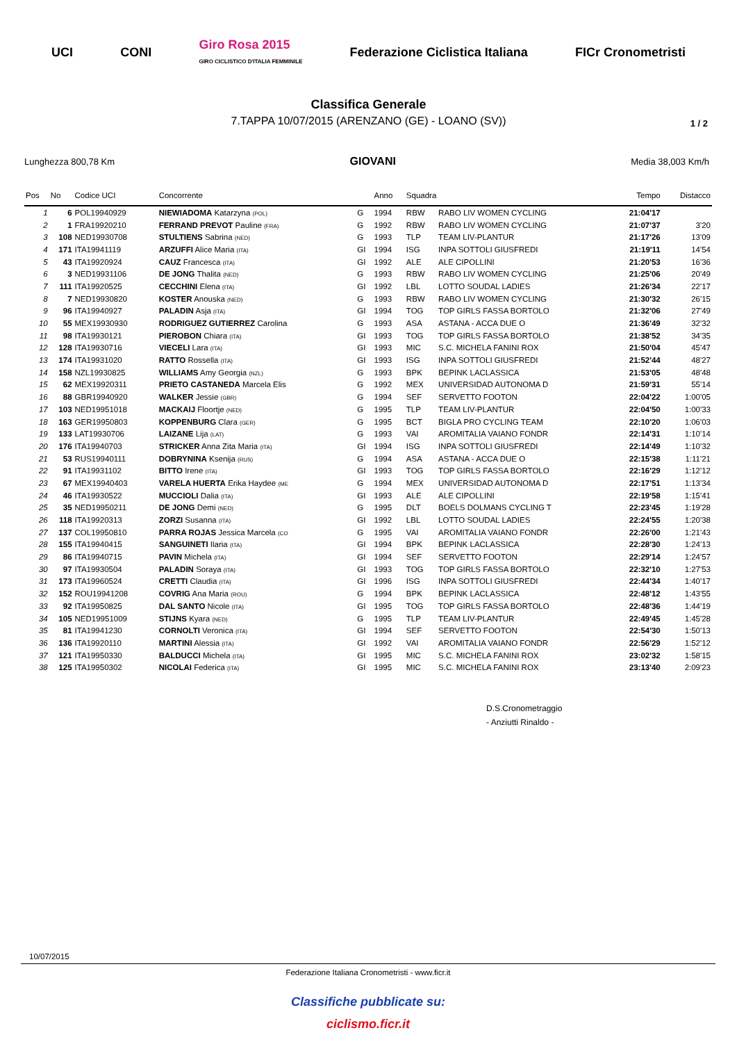UCI CONI Giro Rosa 2015
GIRO CICLISTICO D'ITALIA FEMMINILE Federazione Ciclistica Italiana FICr Cronometristi
Classifica Generale
7.TAPPA 10/07/2015 (ARENZANO (GE) - LOANO (SV))
1 / 2
Lunghezza 800,78 Km GIOVANI Media 38,003 Km/h
| Pos | No | Codice UCI | Concorrente | | Anno | Squadra | | Tempo | Distacco |
| --- | --- | --- | --- | --- | --- | --- | --- | --- | --- |
| 1 | 6 | POL19940929 | NIEWIADOMA Katarzyna (POL) | G | 1994 | RBW | RABO LIV WOMEN CYCLING | 21:04'17 | |
| 2 | 1 | FRA19920210 | FERRAND PREVOT Pauline (FRA) | G | 1992 | RBW | RABO LIV WOMEN CYCLING | 21:07'37 | 3'20 |
| 3 | 108 | NED19930708 | STULTIENS Sabrina (NED) | G | 1993 | TLP | TEAM LIV-PLANTUR | 21:17'26 | 13'09 |
| 4 | 171 | ITA19941119 | ARZUFFI Alice Maria (ITA) | GI | 1994 | ISG | INPA SOTTOLI GIUSFREDI | 21:19'11 | 14'54 |
| 5 | 43 | ITA19920924 | CAUZ Francesca (ITA) | GI | 1992 | ALE | ALE CIPOLLINI | 21:20'53 | 16'36 |
| 6 | 3 | NED19931106 | DE JONG Thalita (NED) | G | 1993 | RBW | RABO LIV WOMEN CYCLING | 21:25'06 | 20'49 |
| 7 | 111 | ITA19920525 | CECCHINI Elena (ITA) | GI | 1992 | LBL | LOTTO SOUDAL LADIES | 21:26'34 | 22'17 |
| 8 | 7 | NED19930820 | KOSTER Anouska (NED) | G | 1993 | RBW | RABO LIV WOMEN CYCLING | 21:30'32 | 26'15 |
| 9 | 96 | ITA19940927 | PALADIN Asja (ITA) | GI | 1994 | TOG | TOP GIRLS FASSA BORTOLO | 21:32'06 | 27'49 |
| 10 | 55 | MEX19930930 | RODRIGUEZ GUTIERREZ Carolina | G | 1993 | ASA | ASTANA - ACCA DUE O | 21:36'49 | 32'32 |
| 11 | 98 | ITA19930121 | PIEROBON Chiara (ITA) | GI | 1993 | TOG | TOP GIRLS FASSA BORTOLO | 21:38'52 | 34'35 |
| 12 | 128 | ITA19930716 | VIECELI Lara (ITA) | GI | 1993 | MIC | S.C. MICHELA FANINI ROX | 21:50'04 | 45'47 |
| 13 | 174 | ITA19931020 | RATTO Rossella (ITA) | GI | 1993 | ISG | INPA SOTTOLI GIUSFREDI | 21:52'44 | 48'27 |
| 14 | 158 | NZL19930825 | WILLIAMS Amy Georgia (NZL) | G | 1993 | BPK | BEPINK LACLASSICA | 21:53'05 | 48'48 |
| 15 | 62 | MEX19920311 | PRIETO CASTANEDA Marcela Elis | G | 1992 | MEX | UNIVERSIDAD AUTONOMA D | 21:59'31 | 55'14 |
| 16 | 88 | GBR19940920 | WALKER Jessie (GBR) | G | 1994 | SEF | SERVETTO FOOTON | 22:04'22 | 1:00'05 |
| 17 | 103 | NED19951018 | MACKAIJ Floortje (NED) | G | 1995 | TLP | TEAM LIV-PLANTUR | 22:04'50 | 1:00'33 |
| 18 | 163 | GER19950803 | KOPPENBURG Clara (GER) | G | 1995 | BCT | BIGLA PRO CYCLING TEAM | 22:10'20 | 1:06'03 |
| 19 | 133 | LAT19930706 | LAIZANE Lija (LAT) | G | 1993 | VAI | AROMITALIA VAIANO FONDR | 22:14'31 | 1:10'14 |
| 20 | 176 | ITA19940703 | STRICKER Anna Zita Maria (ITA) | GI | 1994 | ISG | INPA SOTTOLI GIUSFREDI | 22:14'49 | 1:10'32 |
| 21 | 53 | RUS19940111 | DOBRYNINA Ksenija (RUS) | G | 1994 | ASA | ASTANA - ACCA DUE O | 22:15'38 | 1:11'21 |
| 22 | 91 | ITA19931102 | BITTO Irene (ITA) | GI | 1993 | TOG | TOP GIRLS FASSA BORTOLO | 22:16'29 | 1:12'12 |
| 23 | 67 | MEX19940403 | VARELA HUERTA Erika Haydee (ME | G | 1994 | MEX | UNIVERSIDAD AUTONOMA D | 22:17'51 | 1:13'34 |
| 24 | 46 | ITA19930522 | MUCCIOLI Dalia (ITA) | GI | 1993 | ALE | ALE CIPOLLINI | 22:19'58 | 1:15'41 |
| 25 | 35 | NED19950211 | DE JONG Demi (NED) | G | 1995 | DLT | BOELS DOLMANS CYCLING T | 22:23'45 | 1:19'28 |
| 26 | 118 | ITA19920313 | ZORZI Susanna (ITA) | GI | 1992 | LBL | LOTTO SOUDAL LADIES | 22:24'55 | 1:20'38 |
| 27 | 137 | COL19950810 | PARRA ROJAS Jessica Marcela (CO | G | 1995 | VAI | AROMITALIA VAIANO FONDR | 22:26'00 | 1:21'43 |
| 28 | 155 | ITA19940415 | SANGUINETI Ilaria (ITA) | GI | 1994 | BPK | BEPINK LACLASSICA | 22:28'30 | 1:24'13 |
| 29 | 86 | ITA19940715 | PAVIN Michela (ITA) | GI | 1994 | SEF | SERVETTO FOOTON | 22:29'14 | 1:24'57 |
| 30 | 97 | ITA19930504 | PALADIN Soraya (ITA) | GI | 1993 | TOG | TOP GIRLS FASSA BORTOLO | 22:32'10 | 1:27'53 |
| 31 | 173 | ITA19960524 | CRETTI Claudia (ITA) | GI | 1996 | ISG | INPA SOTTOLI GIUSFREDI | 22:44'34 | 1:40'17 |
| 32 | 152 | ROU19941208 | COVRIG Ana Maria (ROU) | G | 1994 | BPK | BEPINK LACLASSICA | 22:48'12 | 1:43'55 |
| 33 | 92 | ITA19950825 | DAL SANTO Nicole (ITA) | GI | 1995 | TOG | TOP GIRLS FASSA BORTOLO | 22:48'36 | 1:44'19 |
| 34 | 105 | NED19951009 | STIJNS Kyara (NED) | G | 1995 | TLP | TEAM LIV-PLANTUR | 22:49'45 | 1:45'28 |
| 35 | 81 | ITA19941230 | CORNOLTI Veronica (ITA) | GI | 1994 | SEF | SERVETTO FOOTON | 22:54'30 | 1:50'13 |
| 36 | 136 | ITA19920110 | MARTINI Alessia (ITA) | GI | 1992 | VAI | AROMITALIA VAIANO FONDR | 22:56'29 | 1:52'12 |
| 37 | 121 | ITA19950330 | BALDUCCI Michela (ITA) | GI | 1995 | MIC | S.C. MICHELA FANINI ROX | 23:02'32 | 1:58'15 |
| 38 | 125 | ITA19950302 | NICOLAI Federica (ITA) | GI | 1995 | MIC | S.C. MICHELA FANINI ROX | 23:13'40 | 2:09'23 |
D.S.Cronometraggio
- Anziutti Rinaldo -
10/07/2015
Federazione Italiana Cronometristi - www.ficr.it
Classifiche pubblicate su:
ciclismo.ficr.it